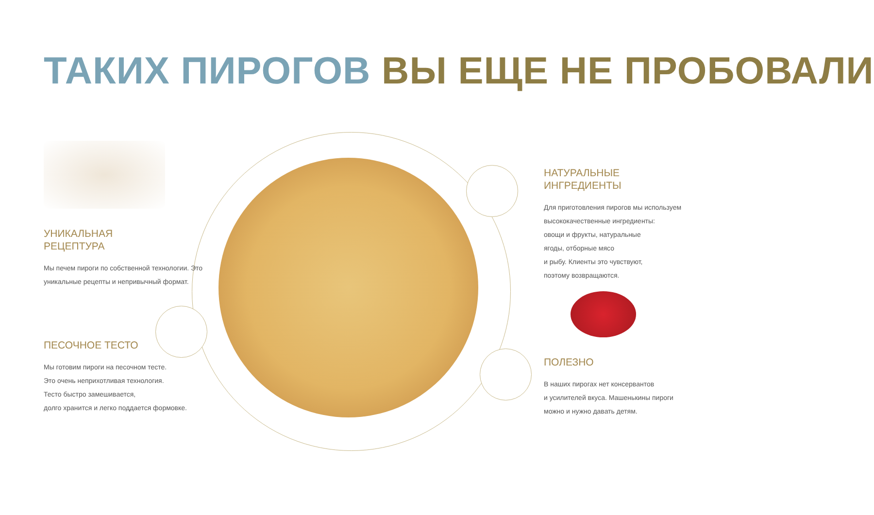ТАКИХ ПИРОГОВ ВЫ ЕЩЕ НЕ ПРОБОВАЛИ
УНИКАЛЬНАЯ
РЕЦЕПТУРА
Мы печем пироги по собственной технологии. Это уникальные рецепты и непривычный формат.
ПЕСОЧНОЕ ТЕСТО
Мы готовим пироги на песочном тесте.
Это очень неприхотливая технология.
Тесто быстро замешивается,
долго хранится и легко поддается формовке.
НАТУРАЛЬНЫЕ
ИНГРЕДИЕНТЫ
Для приготовления пирогов мы используем высококачественные ингредиенты:
овощи и фрукты, натуральные
ягоды, отборные мясо
и рыбу. Клиенты это чувствуют,
поэтому возвращаются.
ПОЛЕЗНО
В наших пирогах нет консервантов
и усилителей вкуса. Машенькины пироги
можно и нужно давать детям.